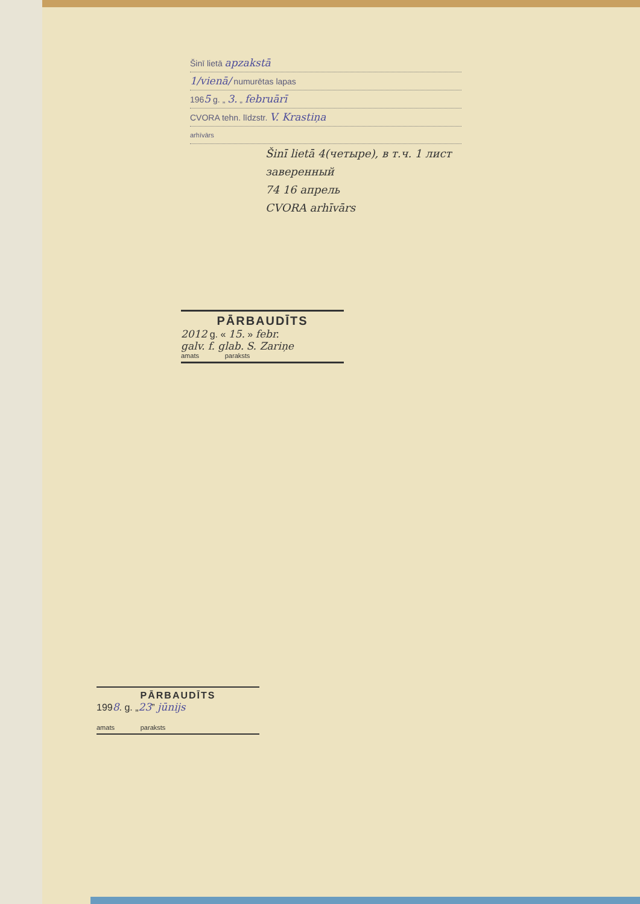Šinī lietā apzakstā
1/vienā/ numurētas lapas
1965 g. „ 3. „ februārī
CVORA tehn. līdzstr. V. Krastiņa
arhīvārs
Šinī lietā 4(четыре), в т.ч. 1 лист
заверенный
74 16 апрель
CVORA arhīvārs
PĀRBAUDĪTS
2012 g. « 15. » febr.
galv. f. glab. S. Zariņe
amats paraksts
PĀRBAUDĪTS
1998. g. „23” jūnijs
amats paraksts